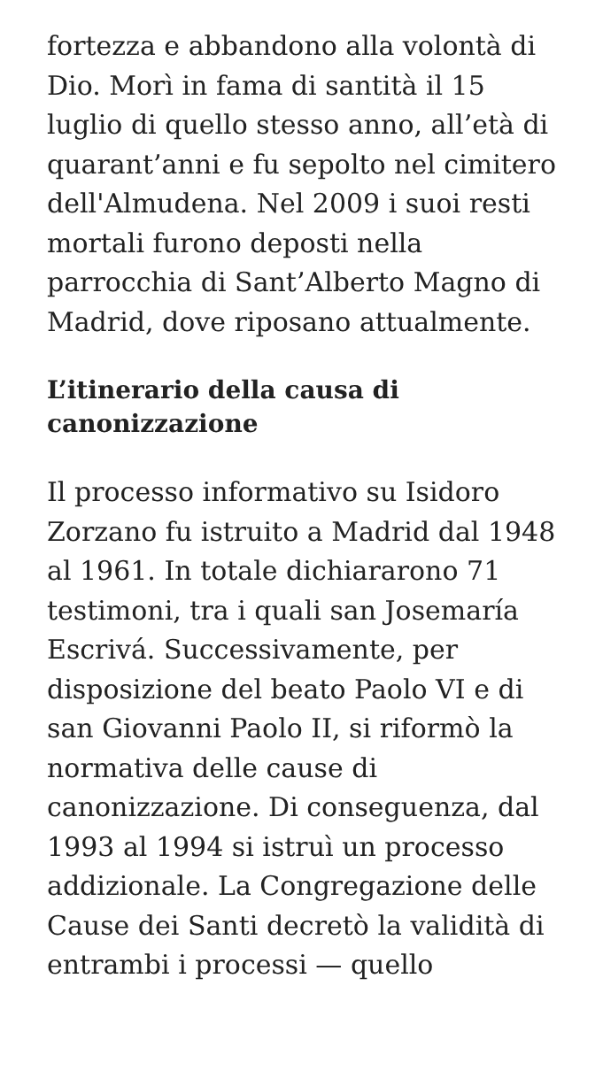fortezza e abbandono alla volontà di Dio. Morì in fama di santità il 15 luglio di quello stesso anno, all’età di quarant’anni e fu sepolto nel cimitero dell'Almudena. Nel 2009 i suoi resti mortali furono deposti nella parrocchia di Sant’Alberto Magno di Madrid, dove riposano attualmente.
L’itinerario della causa di canonizzazione
Il processo informativo su Isidoro Zorzano fu istruito a Madrid dal 1948 al 1961. In totale dichiararono 71 testimoni, tra i quali san Josemaría Escrivá. Successivamente, per disposizione del beato Paolo VI e di san Giovanni Paolo II, si riformò la normativa delle cause di canonizzazione. Di conseguenza, dal 1993 al 1994 si istruì un processo addizionale. La Congregazione delle Cause dei Santi decretò la validità di entrambi i processi — quello